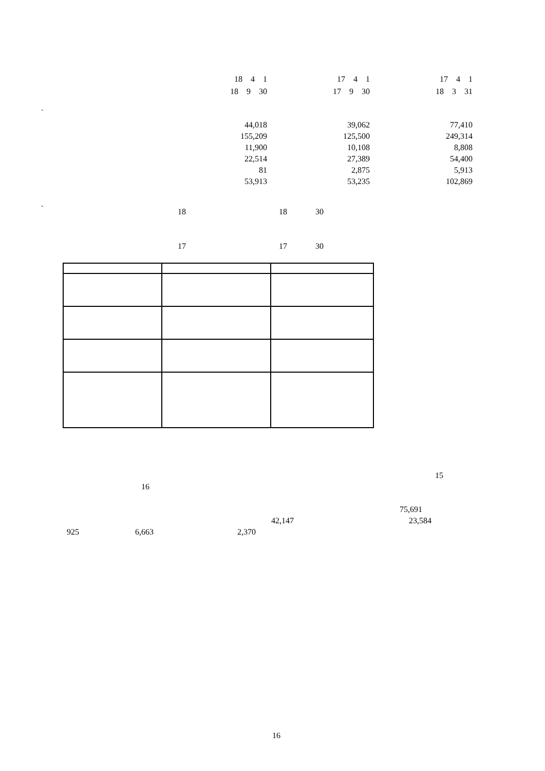| 18 4 1 | 17 4 1 | 17 4 1 |
| 18 9 30 | 17 9 30 | 18 3 31 |
| . | | |
| 44,018 | 39,062 | 77,410 |
| 155,209 | 125,500 | 249,314 |
| 11,900 | 10,108 | 8,808 |
| 22,514 | 27,389 | 54,400 |
| 81 | 2,875 | 5,913 |
| 53,913 | 53,235 | 102,869 |
.
18 18 30
17 17 30
15
16
75,691
42,147 23,584
925 6,663 2,370
16